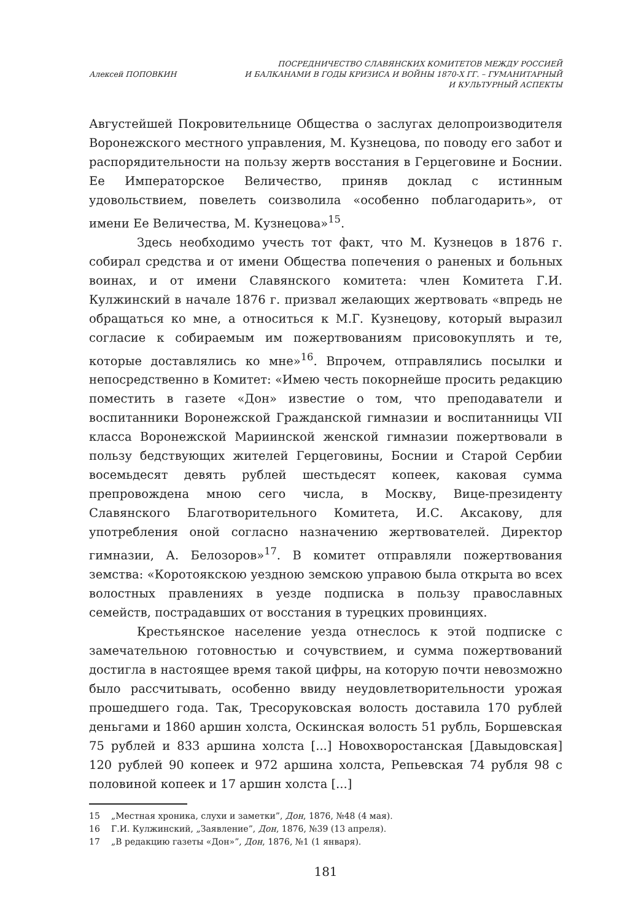Алексей ПОПОВКИН
ПОСРЕДНИЧЕСТВО СЛАВЯНСКИХ КОМИТЕТОВ МЕЖДУ РОССИЕЙ
И БАЛКАНАМИ В ГОДЫ КРИЗИСА И ВОЙНЫ 1870-Х ГГ. – ГУМАНИТАРНЫЙ
И КУЛЬТУРНЫЙ АСПЕКТЫ
Августейшей Покровительнице Общества о заслугах делопроизводителя Воронежского местного управления, М. Кузнецова, по поводу его забот и распорядительности на пользу жертв восстания в Герцеговине и Боснии. Ее Императорское Величество, приняв доклад с истинным удовольствием, повелеть соизволила «особенно поблагодарить», от имени Ее Величества, М. Кузнецова»<sup>15</sup>.
Здесь необходимо учесть тот факт, что М. Кузнецов в 1876 г. собирал средства и от имени Общества попечения о раненых и больных воинах, и от имени Славянского комитета: член Комитета Г.И. Кулжинский в начале 1876 г. призвал желающих жертвовать «впредь не обращаться ко мне, а относиться к М.Г. Кузнецову, который выразил согласие к собираемым им пожертвованиям присовокуплять и те, которые доставлялись ко мне»<sup>16</sup>. Впрочем, отправлялись посылки и непосредственно в Комитет: «Имею честь покорнейше просить редакцию поместить в газете «Дон» известие о том, что преподаватели и воспитанники Воронежской Гражданской гимназии и воспитанницы VII класса Воронежской Мариинской женской гимназии пожертвовали в пользу бедствующих жителей Герцеговины, Боснии и Старой Сербии восемьдесят девять рублей шестьдесят копеек, каковая сумма препровождена мною сего числа, в Москву, Вице-президенту Славянского Благотворительного Комитета, И.С. Аксакову, для употребления оной согласно назначению жертвователей. Директор гимназии, А. Белозоров»<sup>17</sup>. В комитет отправляли пожертвования земства: «Коротоякскою уездною земскою управою была открыта во всех волостных правлениях в уезде подписка в пользу православных семейств, пострадавших от восстания в турецких провинциях.
Крестьянское население уезда отнеслось к этой подписке с замечательною готовностью и сочувствием, и сумма пожертвований достигла в настоящее время такой цифры, на которую почти невозможно было рассчитывать, особенно ввиду неудовлетворительности урожая прошедшего года. Так, Тресоруковская волость доставила 170 рублей деньгами и 1860 аршин холста, Оскинская волость 51 рубль, Боршевская 75 рублей и 833 аршина холста [...] Новохворостанская [Давыдовская] 120 рублей 90 копеек и 972 аршина холста, Репьевская 74 рубля 98 с половиной копеек и 17 аршин холста [...]
15 „Местная хроника, слухи и заметки”, Дон, 1876, №48 (4 мая).
16 Г.И. Кулжинский, „Заявление”, Дон, 1876, №39 (13 апреля).
17 „В редакцию газеты «Дон»”, Дон, 1876, №1 (1 января).
181